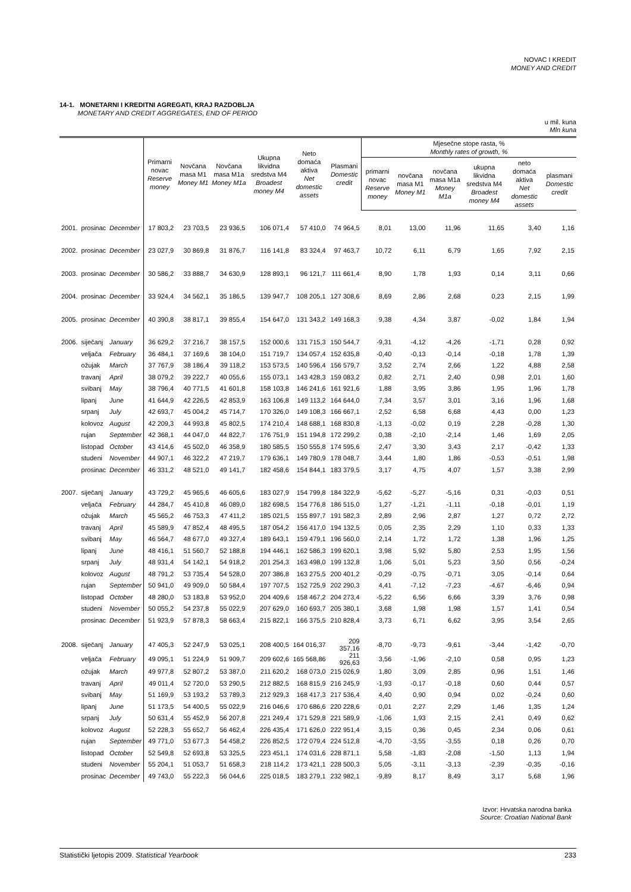NOVAC I KREDIT
MONEY AND CREDIT
14-1. MONETARNI I KREDITNI AGREGATI, KRAJ RAZDOBLJA
MONETARY AND CREDIT AGGREGATES, END OF PERIOD
u mil. kuna
Mln kuna
| | | | Primarni novac Reserve money | Novčana masa M1 Money M1 | Novčana masa M1a Money M1a | Ukupna likvidna sredstva M4 Broadest money M4 | Neto domaća aktiva Net domestic assets | Plasmani Domestic credit | Mjesečne stope rasta, % Monthly rates of growth, % | | | | | |
| --- | --- | --- | --- | --- | --- | --- | --- | --- | --- | --- | --- | --- | --- | --- |
| | | | | | | | | | primarni novac Reserve money | novčana masa M1 Money M1 | novčana masa M1a Money M1a | ukupna likvidna sredstva M4 Broadest money M4 | neto domaća aktiva Net domestic assets | plasmani Domestic credit |
| 2001. | prosinac | December | 17 803,2 | 23 703,5 | 23 936,5 | 106 071,4 | 57 410,0 | 74 964,5 | 8,01 | 13,00 | 11,96 | 11,65 | 3,40 | 1,16 |
| 2002. | prosinac | December | 23 027,9 | 30 869,8 | 31 876,7 | 116 141,8 | 83 324,4 | 97 463,7 | 10,72 | 6,11 | 6,79 | 1,65 | 7,92 | 2,15 |
| 2003. | prosinac | December | 30 586,2 | 33 888,7 | 34 630,9 | 128 893,1 | 96 121,7 | 111 661,4 | 8,90 | 1,78 | 1,93 | 0,14 | 3,11 | 0,66 |
| 2004. | prosinac | December | 33 924,4 | 34 562,1 | 35 186,5 | 139 947,7 | 108 205,1 | 127 308,6 | 8,69 | 2,86 | 2,68 | 0,23 | 2,15 | 1,99 |
| 2005. | prosinac | December | 40 390,8 | 38 817,1 | 39 855,4 | 154 647,0 | 131 343,2 | 149 168,3 | 9,38 | 4,34 | 3,87 | -0,02 | 1,84 | 1,94 |
| 2006. | siječanj | January | 36 629,2 | 37 216,7 | 38 157,5 | 152 000,6 | 131 715,3 | 150 544,7 | -9,31 | -4,12 | -4,26 | -1,71 | 0,28 | 0,92 |
| | veljača | February | 36 484,1 | 37 169,6 | 38 104,0 | 151 719,7 | 134 057,4 | 152 635,8 | -0,40 | -0,13 | -0,14 | -0,18 | 1,78 | 1,39 |
| | ožujak | March | 37 767,9 | 38 186,4 | 39 118,2 | 153 573,5 | 140 596,4 | 156 579,7 | 3,52 | 2,74 | 2,66 | 1,22 | 4,88 | 2,58 |
| | travanj | April | 38 079,2 | 39 222,7 | 40 055,6 | 155 073,1 | 143 428,3 | 159 083,2 | 0,82 | 2,71 | 2,40 | 0,98 | 2,01 | 1,60 |
| | svibanj | May | 38 796,4 | 40 771,5 | 41 601,8 | 158 103,8 | 146 241,6 | 161 921,6 | 1,88 | 3,95 | 3,86 | 1,95 | 1,96 | 1,78 |
| | lipanj | June | 41 644,9 | 42 226,5 | 42 853,9 | 163 106,8 | 149 113,2 | 164 644,0 | 7,34 | 3,57 | 3,01 | 3,16 | 1,96 | 1,68 |
| | srpanj | July | 42 693,7 | 45 004,2 | 45 714,7 | 170 326,0 | 149 108,3 | 166 667,1 | 2,52 | 6,58 | 6,68 | 4,43 | 0,00 | 1,23 |
| | kolovoz | August | 42 209,3 | 44 993,8 | 45 802,5 | 174 210,4 | 148 688,1 | 168 830,8 | -1,13 | -0,02 | 0,19 | 2,28 | -0,28 | 1,30 |
| | rujan | September | 42 368,1 | 44 047,0 | 44 822,7 | 176 751,9 | 151 194,8 | 172 299,2 | 0,38 | -2,10 | -2,14 | 1,46 | 1,69 | 2,05 |
| | listopad | October | 43 414,6 | 45 502,0 | 46 358,9 | 180 585,5 | 150 555,8 | 174 595,6 | 2,47 | 3,30 | 3,43 | 2,17 | -0,42 | 1,33 |
| | studeni | November | 44 907,1 | 46 322,2 | 47 219,7 | 179 636,1 | 149 780,9 | 178 048,7 | 3,44 | 1,80 | 1,86 | -0,53 | -0,51 | 1,98 |
| | prosinac | December | 46 331,2 | 48 521,0 | 49 141,7 | 182 458,6 | 154 844,1 | 183 379,5 | 3,17 | 4,75 | 4,07 | 1,57 | 3,38 | 2,99 |
| 2007. | siječanj | January | 43 729,2 | 45 965,6 | 46 605,6 | 183 027,9 | 154 799,8 | 184 322,9 | -5,62 | -5,27 | -5,16 | 0,31 | -0,03 | 0,51 |
| | veljača | February | 44 284,7 | 45 410,8 | 46 089,0 | 182 698,5 | 154 776,8 | 186 515,0 | 1,27 | -1,21 | -1,11 | -0,18 | -0,01 | 1,19 |
| | ožujak | March | 45 565,2 | 46 753,3 | 47 411,2 | 185 021,5 | 155 897,7 | 191 582,3 | 2,89 | 2,96 | 2,87 | 1,27 | 0,72 | 2,72 |
| | travanj | April | 45 589,9 | 47 852,4 | 48 495,5 | 187 054,2 | 156 417,0 | 194 132,5 | 0,05 | 2,35 | 2,29 | 1,10 | 0,33 | 1,33 |
| | svibanj | May | 46 564,7 | 48 677,0 | 49 327,4 | 189 643,1 | 159 479,1 | 196 560,0 | 2,14 | 1,72 | 1,72 | 1,38 | 1,96 | 1,25 |
| | lipanj | June | 48 416,1 | 51 560,7 | 52 188,8 | 194 446,1 | 162 586,3 | 199 620,1 | 3,98 | 5,92 | 5,80 | 2,53 | 1,95 | 1,56 |
| | srpanj | July | 48 931,4 | 54 142,1 | 54 918,2 | 201 254,3 | 163 498,0 | 199 132,8 | 1,06 | 5,01 | 5,23 | 3,50 | 0,56 | -0,24 |
| | kolovoz | August | 48 791,2 | 53 735,4 | 54 528,0 | 207 386,8 | 163 275,5 | 200 401,2 | -0,29 | -0,75 | -0,71 | 3,05 | -0,14 | 0,64 |
| | rujan | September | 50 941,0 | 49 909,0 | 50 584,4 | 197 707,5 | 152 725,9 | 202 290,3 | 4,41 | -7,12 | -7,23 | -4,67 | -6,46 | 0,94 |
| | listopad | October | 48 280,0 | 53 183,8 | 53 952,0 | 204 409,6 | 158 467,2 | 204 273,4 | -5,22 | 6,56 | 6,66 | 3,39 | 3,76 | 0,98 |
| | studeni | November | 50 055,2 | 54 237,8 | 55 022,9 | 207 629,0 | 160 693,7 | 205 380,1 | 3,68 | 1,98 | 1,98 | 1,57 | 1,41 | 0,54 |
| | prosinac | December | 51 923,9 | 57 878,3 | 58 663,4 | 215 822,1 | 166 375,5 | 210 828,4 | 3,73 | 6,71 | 6,62 | 3,95 | 3,54 | 2,65 |
| 2008. | siječanj | January | 47 405,3 | 52 247,9 | 53 025,1 | 208 400,5 | 164 016,37 | 209 357,16 | -8,70 | -9,73 | -9,61 | -3,44 | -1,42 | -0,70 |
| | veljača | February | 49 095,1 | 51 224,9 | 51 909,7 | 209 602,6 | 165 568,86 | 211 926,63 | 3,56 | -1,96 | -2,10 | 0,58 | 0,95 | 1,23 |
| | ožujak | March | 49 977,8 | 52 807,2 | 53 387,0 | 211 620,2 | 168 073,0 | 215 026,9 | 1,80 | 3,09 | 2,85 | 0,96 | 1,51 | 1,46 |
| | travanj | April | 49 011,4 | 52 720,0 | 53 290,5 | 212 882,5 | 168 815,9 | 216 245,9 | -1,93 | -0,17 | -0,18 | 0,60 | 0,44 | 0,57 |
| | svibanj | May | 51 169,9 | 53 193,2 | 53 789,3 | 212 929,3 | 168 417,3 | 217 536,4 | 4,40 | 0,90 | 0,94 | 0,02 | -0,24 | 0,60 |
| | lipanj | June | 51 173,5 | 54 400,5 | 55 022,9 | 216 046,6 | 170 686,6 | 220 228,6 | 0,01 | 2,27 | 2,29 | 1,46 | 1,35 | 1,24 |
| | srpanj | July | 50 631,4 | 55 452,9 | 56 207,8 | 221 249,4 | 171 529,8 | 221 589,9 | -1,06 | 1,93 | 2,15 | 2,41 | 0,49 | 0,62 |
| | kolovoz | August | 52 228,3 | 55 652,7 | 56 462,4 | 226 435,4 | 171 626,0 | 222 951,4 | 3,15 | 0,36 | 0,45 | 2,34 | 0,06 | 0,61 |
| | rujan | September | 49 771,0 | 53 677,3 | 54 458,2 | 226 852,5 | 172 079,4 | 224 512,8 | -4,70 | -3,55 | -3,55 | 0,18 | 0,26 | 0,70 |
| | listopad | October | 52 549,8 | 52 693,8 | 53 325,5 | 223 451,1 | 174 031,6 | 228 871,1 | 5,58 | -1,83 | -2,08 | -1,50 | 1,13 | 1,94 |
| | studeni | November | 55 204,1 | 51 053,7 | 51 658,3 | 218 114,2 | 173 421,1 | 228 500,3 | 5,05 | -3,11 | -3,13 | -2,39 | -0,35 | -0,16 |
| | prosinac | December | 49 743,0 | 55 222,3 | 56 044,6 | 225 018,5 | 183 279,1 | 232 982,1 | -9,89 | 8,17 | 8,49 | 3,17 | 5,68 | 1,96 |
Izvor: Hrvatska narodna banka
Source: Croatian National Bank
Statistički ljetopis 2009. Statistical Yearbook 233